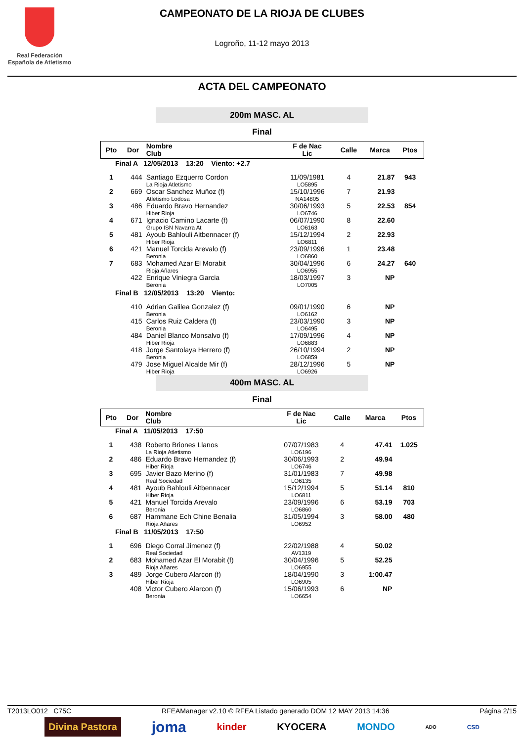Real Federación
Española de Atletismo
CAMPEONATO DE LA RIOJA DE CLUBES
Logroño, 11-12 mayo 2013
ACTA DEL CAMPEONATO
200m MASC. AL
Final
| Pto | Dor | Nombre Club | F de Nac Lic | Calle | Marca | Ptos |
| --- | --- | --- | --- | --- | --- | --- |
| Final A 12/05/2013 13:20 Viento: +2.7 | | | | | | |
| 1 | 444 | Santiago Ezquerro Cordon La Rioja Atletismo | 11/09/1981 LO5895 | 4 | 21.87 | 943 |
| 2 | 669 | Oscar Sanchez Muñoz (f) Atletismo Lodosa | 15/10/1996 NA14805 | 7 | 21.93 | |
| 3 | 486 | Eduardo Bravo Hernandez Hiber Rioja | 30/06/1993 LO6746 | 5 | 22.53 | 854 |
| 4 | 671 | Ignacio Camino Lacarte (f) Grupo ISN Navarra At | 06/07/1990 LO6163 | 8 | 22.60 | |
| 5 | 481 | Ayoub Bahlouli Aitbennacer (f) Hiber Rioja | 15/12/1994 LO6811 | 2 | 22.93 | |
| 6 | 421 | Manuel Torcida Arevalo (f) Beronia | 23/09/1996 LO6860 | 1 | 23.48 | |
| 7 | 683 | Mohamed Azar El Morabit Rioja Añares | 30/04/1996 LO6955 | 6 | 24.27 | 640 |
| | 422 | Enrique Viniegra Garcia Beronia | 18/03/1997 LO7005 | 3 | NP | |
| Final B 12/05/2013 13:20 Viento: | | | | | | |
| | 410 | Adrian Galilea Gonzalez (f) Beronia | 09/01/1990 LO6162 | 6 | NP | |
| | 415 | Carlos Ruiz Caldera (f) Beronia | 23/03/1990 LO6495 | 3 | NP | |
| | 484 | Daniel Blanco Monsalvo (f) Hiber Rioja | 17/09/1996 LO6883 | 4 | NP | |
| | 418 | Jorge Santolaya Herrero (f) Beronia | 26/10/1994 LO6859 | 2 | NP | |
| | 479 | Jose Miguel Alcalde Mir (f) Hiber Rioja | 28/12/1996 LO6926 | 5 | NP | |
400m MASC. AL
Final
| Pto | Dor | Nombre Club | F de Nac Lic | Calle | Marca | Ptos |
| --- | --- | --- | --- | --- | --- | --- |
| Final A 11/05/2013 17:50 | | | | | | |
| 1 | 438 | Roberto Briones Llanos La Rioja Atletismo | 07/07/1983 LO6196 | 4 | 47.41 | 1.025 |
| 2 | 486 | Eduardo Bravo Hernandez (f) Hiber Rioja | 30/06/1993 LO6746 | 2 | 49.94 | |
| 3 | 695 | Javier Bazo Merino (f) Real Sociedad | 31/01/1983 LO6135 | 7 | 49.98 | |
| 4 | 481 | Ayoub Bahlouli Aitbennacer Hiber Rioja | 15/12/1994 LO6811 | 5 | 51.14 | 810 |
| 5 | 421 | Manuel Torcida Arevalo Beronia | 23/09/1996 LO6860 | 6 | 53.19 | 703 |
| 6 | 687 | Hammane Ech Chine Benalia Rioja Añares | 31/05/1994 LO6952 | 3 | 58.00 | 480 |
| Final B 11/05/2013 17:50 | | | | | | |
| 1 | 696 | Diego Corral Jimenez (f) Real Sociedad | 22/02/1988 AV1319 | 4 | 50.02 | |
| 2 | 683 | Mohamed Azar El Morabit (f) Rioja Añares | 30/04/1996 LO6955 | 5 | 52.25 | |
| 3 | 489 | Jorge Cubero Alarcon (f) Hiber Rioja | 18/04/1990 LO6905 | 3 | 1:00.47 | |
| | 408 | Victor Cubero Alarcon (f) Beronia | 15/06/1993 LO6654 | 6 | NP | |
T2013LO012 C75C RFEAManager v2.10 © RFEA Listado generado DOM 12 MAY 2013 14:36 Página 2/15
Divina Pastora joma kinder KYOCERA MONDO ADO CSD